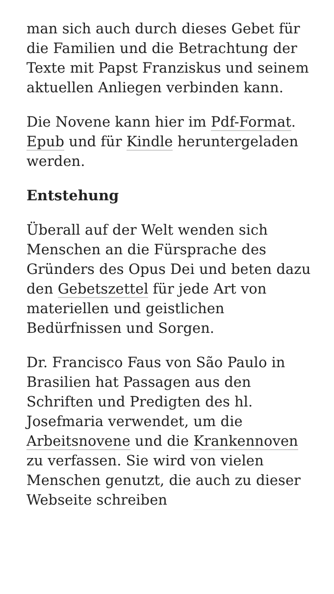man sich auch durch dieses Gebet für die Familien und die Betrachtung der Texte mit Papst Franziskus und seinem aktuellen Anliegen verbinden kann.
Die Novene kann hier im Pdf-Format. Epub und für Kindle heruntergeladen werden.
Entstehung
Überall auf der Welt wenden sich Menschen an die Fürsprache des Gründers des Opus Dei und beten dazu den Gebetszettel für jede Art von materiellen und geistlichen Bedürfnissen und Sorgen.
Dr. Francisco Faus von São Paulo in Brasilien hat Passagen aus den Schriften und Predigten des hl. Josefmaria verwendet, um die Arbeitsnovene und die Krankennoven zu verfassen. Sie wird von vielen Menschen genutzt, die auch zu dieser Webseite schreiben